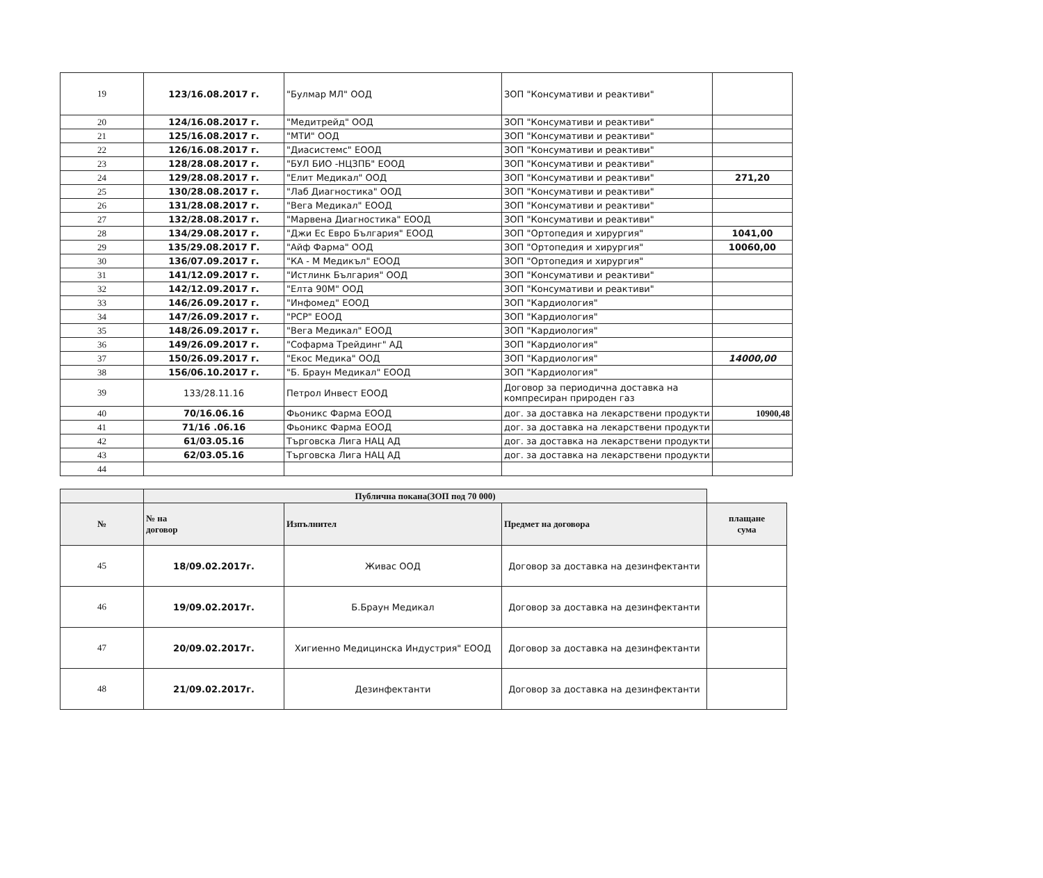| 19 | 123/16.08.2017 г. | "Булмар МЛ" ООД | ЗОП "Консумативи и реактиви" | |
| 20 | 124/16.08.2017 г. | "Медитрейд" ООД | ЗОП "Консумативи и реактиви" | |
| 21 | 125/16.08.2017 г. | "МТИ" ООД | ЗОП "Консумативи и реактиви" | |
| 22 | 126/16.08.2017 г. | "Диасистемс" ЕООД | ЗОП "Консумативи и реактиви" | |
| 23 | 128/28.08.2017 г. | "БУЛ БИО -НЦЗПБ" ЕООД | ЗОП "Консумативи и реактиви" | |
| 24 | 129/28.08.2017 г. | "Елит Медикал" ООД | ЗОП "Консумативи и реактиви" | 271,20 |
| 25 | 130/28.08.2017 г. | "Лаб Диагностика" ООД | ЗОП "Консумативи и реактиви" | |
| 26 | 131/28.08.2017 г. | "Вега Медикал" ЕООД | ЗОП "Консумативи и реактиви" | |
| 27 | 132/28.08.2017 г. | "Марвена Диагностика" ЕООД | ЗОП "Консумативи и реактиви" | |
| 28 | 134/29.08.2017 г. | "Джи Ес Евро България" ЕООД | ЗОП "Ортопедия и хирургия" | 1041,00 |
| 29 | 135/29.08.2017 Г. | "Айф Фарма" ООД | ЗОП "Ортопедия и хирургия" | 10060,00 |
| 30 | 136/07.09.2017 г. | "КА - М Медикъл" ЕООД | ЗОП "Ортопедия и хирургия" | |
| 31 | 141/12.09.2017 г. | "Истлинк България" ООД | ЗОП "Консумативи и реактиви" | |
| 32 | 142/12.09.2017 г. | "Елта 90М" ООД | ЗОП "Консумативи и реактиви" | |
| 33 | 146/26.09.2017 г. | "Инфомед" ЕООД | ЗОП "Кардиология" | |
| 34 | 147/26.09.2017 г. | "РСР" ЕООД | ЗОП "Кардиология" | |
| 35 | 148/26.09.2017 г. | "Вега Медикал" ЕООД | ЗОП "Кардиология" | |
| 36 | 149/26.09.2017 г. | "Софарма Трейдинг" АД | ЗОП "Кардиология" | |
| 37 | 150/26.09.2017 г. | "Екос Медика" ООД | ЗОП "Кардиология" | 14000,00 |
| 38 | 156/06.10.2017 г. | "Б. Браун Медикал" ЕООД | ЗОП "Кардиология" | |
| 39 | 133/28.11.16 | Петрол Инвест ЕООД | Договор за периодична доставка на компресиран природен газ | |
| 40 | 70/16.06.16 | Фьоникс Фарма ЕООД | дог. за доставка на лекарствени продукти | 10900,48 |
| 41 | 71/16 .06.16 | Фьоникс Фарма ЕООД | дог. за доставка на лекарствени продукти | |
| 42 | 61/03.05.16 | Търговска Лига НАЦ АД | дог. за доставка на лекарствени продукти | |
| 43 | 62/03.05.16 | Търговска Лига НАЦ АД | дог. за доставка на лекарствени продукти | |
| 44 | | | | |
| | Публична покана(ЗОП под 70 000) | | | |
| --- | --- | --- | --- | --- |
| № | № на договор | Изпълнител | Предмет на договора | плащане сума |
| 45 | 18/09.02.2017г. | Живас ООД | Договор за доставка на дезинфектанти | |
| 46 | 19/09.02.2017г. | Б.Браун Медикал | Договор за доставка на дезинфектанти | |
| 47 | 20/09.02.2017г. | Хигиенно Медицинска Индустрия" ЕООД | Договор за доставка на дезинфектанти | |
| 48 | 21/09.02.2017г. | Дезинфектанти | Договор за доставка на дезинфектанти | |